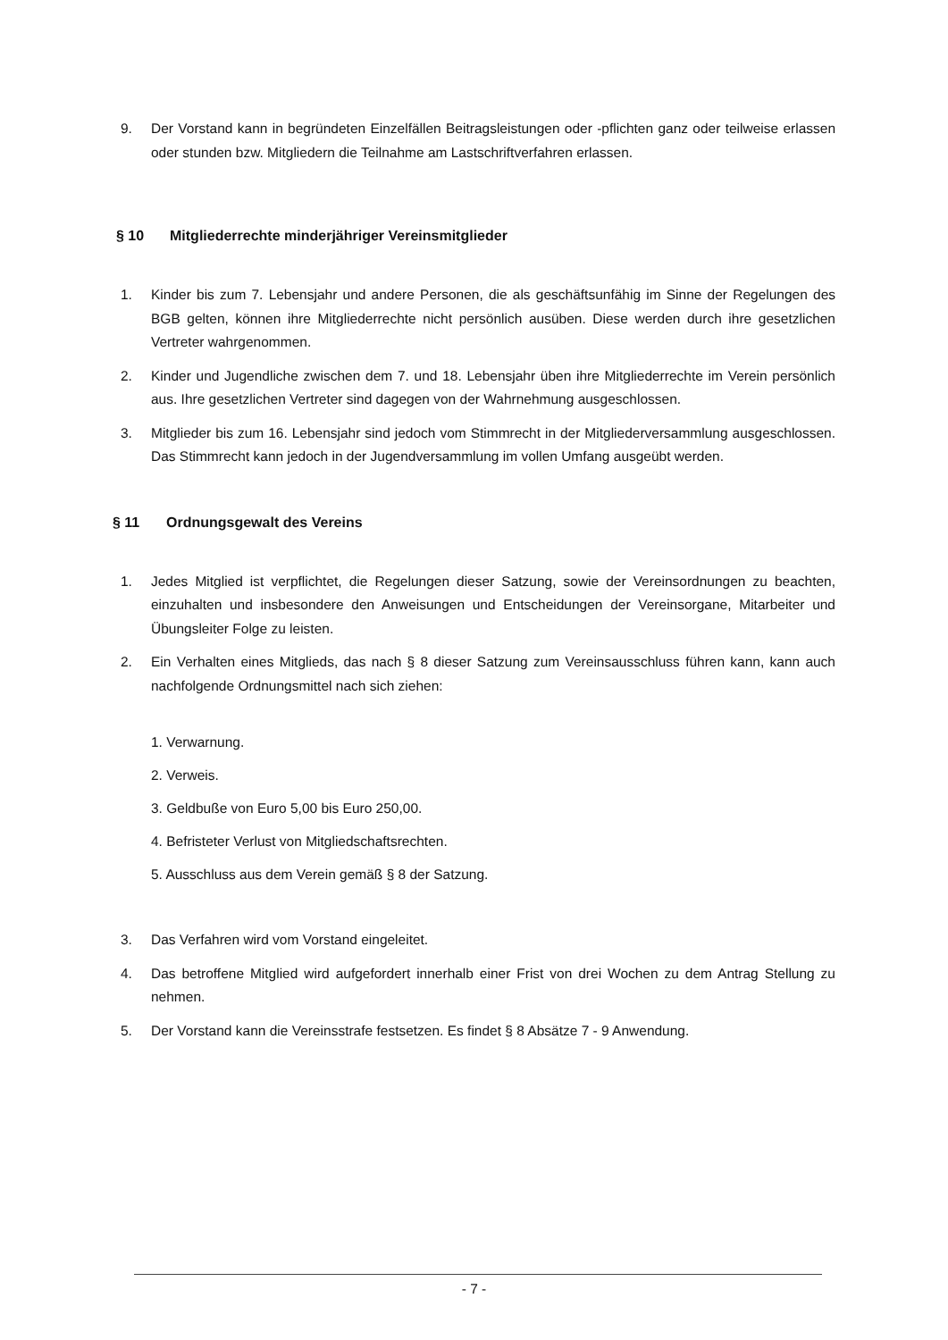9. Der Vorstand kann in begründeten Einzelfällen Beitragsleistungen oder -pflichten ganz oder teilweise erlassen oder stunden bzw. Mitgliedern die Teilnahme am Lastschriftverfahren erlassen.
§ 10 Mitgliederrechte minderjähriger Vereinsmitglieder
1. Kinder bis zum 7. Lebensjahr und andere Personen, die als geschäftsunfähig im Sinne der Regelungen des BGB gelten, können ihre Mitgliederrechte nicht persönlich ausüben. Diese werden durch ihre gesetzlichen Vertreter wahrgenommen.
2. Kinder und Jugendliche zwischen dem 7. und 18. Lebensjahr üben ihre Mitgliederrechte im Verein persönlich aus. Ihre gesetzlichen Vertreter sind dagegen von der Wahrnehmung ausgeschlossen.
3. Mitglieder bis zum 16. Lebensjahr sind jedoch vom Stimmrecht in der Mitgliederversammlung ausgeschlossen. Das Stimmrecht kann jedoch in der Jugendversammlung im vollen Umfang ausgeübt werden.
§ 11 Ordnungsgewalt des Vereins
1. Jedes Mitglied ist verpflichtet, die Regelungen dieser Satzung, sowie der Vereinsordnungen zu beachten, einzuhalten und insbesondere den Anweisungen und Entscheidungen der Vereinsorgane, Mitarbeiter und Übungsleiter Folge zu leisten.
2. Ein Verhalten eines Mitglieds, das nach § 8 dieser Satzung zum Vereinsausschluss führen kann, kann auch nachfolgende Ordnungsmittel nach sich ziehen:
1. Verwarnung.
2. Verweis.
3. Geldbuße von Euro 5,00 bis Euro 250,00.
4. Befristeter Verlust von Mitgliedschaftsrechten.
5. Ausschluss aus dem Verein gemäß § 8 der Satzung.
3. Das Verfahren wird vom Vorstand eingeleitet.
4. Das betroffene Mitglied wird aufgefordert innerhalb einer Frist von drei Wochen zu dem Antrag Stellung zu nehmen.
5. Der Vorstand kann die Vereinsstrafe festsetzen. Es findet § 8 Absätze 7 - 9 Anwendung.
- 7 -